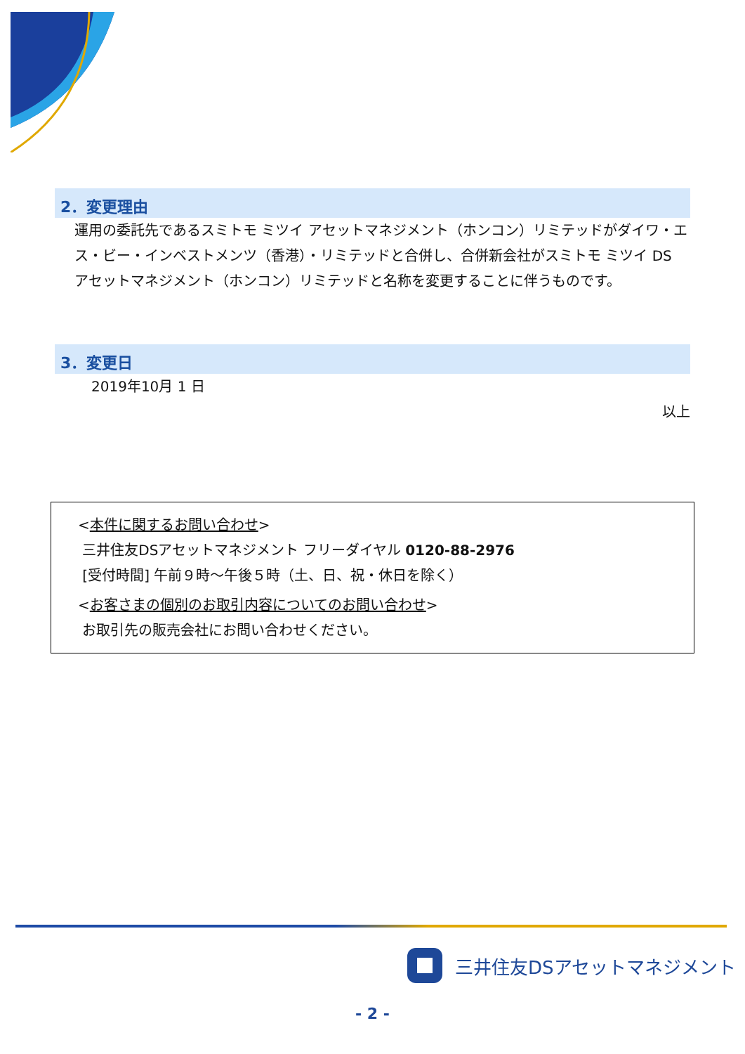2．変更理由
運用の委託先であるスミトモ ミツイ アセットマネジメント（ホンコン）リミテッドがダイワ・エス・ビー・インベストメンツ（香港）・リミテッドと合併し、合併新会社がスミトモ ミツイ DS アセットマネジメント（ホンコン）リミテッドと名称を変更することに伴うものです。
3．変更日
2019年10月 1 日
以上
<本件に関するお問い合わせ>
三井住友DSアセットマネジメント フリーダイヤル 0120-88-2976
[受付時間] 午前９時～午後５時（土、日、祝・休日を除く）
<お客さまの個別のお取引内容についてのお問い合わせ>
お取引先の販売会社にお問い合わせください。
三井住友DSアセットマネジメント
- 2 -